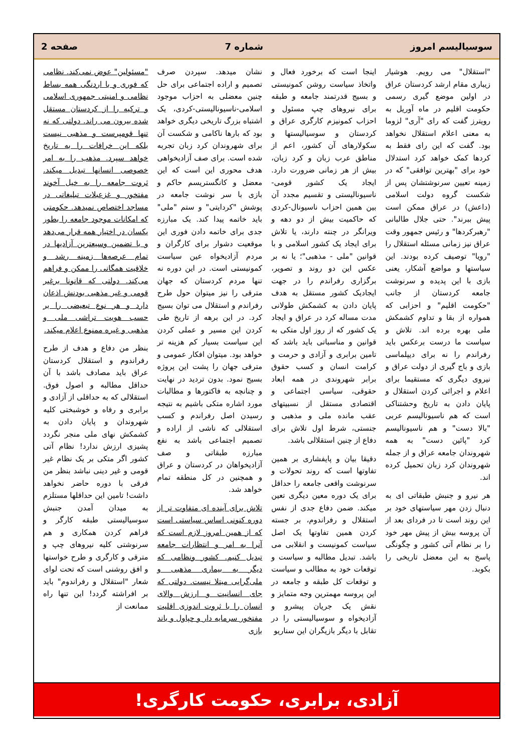سوسیالیسم امروز شماره 7 صفحه 2
"استقلال" می رویم. هوشیار زیباری مقام ارشد کردستان عراق در اولین موضع گیری رسمی حکومت اقلیم در ماه آوریل به رویترز گفت که رای "آری" لزوما به معنی اعلام استقلال نخواهد بود. گفت که این رای فقط به کردها کمک خواهد کرد استدلال خود برای "بهترین توافقی" که در زمینه تعیین سرنوشتشان پس از شکست گروه دولت اسلامی (داعش) در عراق ممکن است پیش ببرند". حتی جلال طالبانی "رهبرکردها" و رئیس جمهور وقت عراق نیز زمانی مسئله استقلال را "رویا" توصیف کرده بودند. این سیاستها و مواضع آشکار، یعنی بازی با این پدیده و سرنوشت جامعه کردستان از جانب "حکومت اقلیم" و احزابی که همواره از بقا و تداوم کشمکش ملی بهره برده اند. تلاش و سیاست ما درست برعکس باید رفراندم را نه برای دیپلماسی بازی و باج گیری از دولت عراق و نیروی دیگری که مستقیما برای اعلام و اجرائی کردن استقلال و پایان دادن به تاریخ وحشتناکی است که هم ناسیونالیسم عربی "بالا دست" و هم ناسیونالیسم کرد "پائین دست" به همه شهروندان جامعه عراق و از جمله شهروندان کرد زبان تحمیل کرده اند.
هر نیرو و جنبش طبقاتی ای به دنبال زدن مهر سیاستهای خود بر این روند است تا در فردای بعد از آن پروسه بیش از پیش مهر خود را بر نظام آتی کشور و چگونگی پاسخ به این معضل تاریخی را بکوبد.
اینجا است که برخورد فعال و واتخاذ سیاست روشن کمونیستی و بسیج قدرتمند جامعه و طبقه برای نیروهای چپ مسئول و احزاب کمونیزم کارگری عراق و کردستان و سوسیالیستها و سکولارهای آن کشور، اعم از مناطق عرب زبان و کرد زبان، بیش از هر زمانی ضرورت دارد. ایجاد یک کشور قومی-ناسیونالیستی و تقسیم مجدد آن بین همین احزاب ناسیونال-کردی که حاکمیت بیش از دو دهه و ویرانگر در چنته دارند، یا تلاش برای ایجاد یک کشور اسلامی و با قوانین "ملی - مذهبی"؛ یا نه بر عکس این دو روند و تصویر، برگزاری رفراندم را در جهت ایجادیک کشور مستقل به هدف پایان دادن به کشمکش طولانی مدت مساله کرد در عراق و ایجاد یک کشور که از روز اول متکی به قوانین و مناسباتی باید باشد که تامین برابری و آزادی و حرمت و کرامت انسان و کسب حقوق برابر شهروندی در همه ابعاد حقوقی، سیاسی اجتماعی و اقتصادی مستقل از نسبیتهای عقب مانده ملی و مذهبی و جنستی، شرط اول تلاش برای دفاع از چنین استقلالی باشد.
دقیقا بیان و پایفشاری بر همین تفاوتها است که روند تحولات و سرنوشت واقعی جامعه را حداقل برای یک دوره معین دیگری تعین میکند. ضمن دفاع جدی از نفس استقلال و رفراندوم، بر جسته کردن همین تفاوتها یک اصل سیاست کمونیست و انقلابی می باشد. تبدیل مطالبه و سیاست و توقعات خود به مطالب و سیاست و توقعات کل طبقه و جامعه در این پروسه مهمترین وجه متمایز و نقش یک جریان پیشرو و آزادیخواه و سوسیالیستی را در تقابل با دیگر بازیگران این سناریو
نشان میدهد. سپردن صرف تصمیم و اراده اجتماعی برای حل چنین معضلی به احزاب موجود اسلامی-ناسیونالیستی-کردی، یک اشتباه بزرگ تاریخی دیگری خواهد بود که بارها ناکامی و شکست آن برای شهروندان کرد زبان تجربه شده است. برای صف آزادیخواهی هدف محوری این است که این معضل و کانگستریسم حاکم و بازی با سر نوشت جامعه در پوشش "کردایتی" و ستم "ملی" باید خاتمه پیدا کند. یک مبارزه جدی برای خاتمه دادن فوری این موقعیت دشوار برای کارگران و مردم آزادیخواه عین سیاست کمونیستی است. در این دوره نه تنها مردم کردستان که جهان مترقی را نیز میتوان حول طرح رفراندم و استقلال می توان بسیج کرد. در این برهه از تاریخ طی کردن این مسیر و عملی کردن این سیاست بسیار کم هزینه تر خواهد بود. میتوان افکار عمومی و مترقی جهان را پشت این پروژه بسیج نمود. بدون تردید در نهایت و چنانچه به فاکتورها و مطالبات مورد اشاره متکی باشیم به نتیجه رسیدن اصل رفراندم و کسب استقلالی که ناشی از اراده و تصمیم اجتماعی باشد به نفع مبارزه طبقاتی و صف آزادیخواهان در کردستان و عراق و همچنین در کل منطقه تمام خواهد شد.
تلاش برای آینده ای متفاوت تر از دوره کنونی اساس سیاستی است که از همین امروز لازم است که آنرا به امر و انتظارات جامعه تبدیل کنیم. کشور ونظامی که دیگر به بیماری مذهبی و ملی‌گرایی مبتلا نیست. دولتی که جای انسانیت و ارزش والای انسان را با ثروت اندوزی اقلیت مفتخور سرمایه دار و چپاول و باند بازی
"مسئولین" عوض نمی‌کند. نظامی که فوری و با اردنگی همه بساط نظامی و امنیتی جمهوری اسلامی و ترکیه را از کردستان مستقل شده بیرون می راند. دولتی که نه تنها قومپرست و مذهبی نیست بلکه این خرافات را به تاریخ خواهد سپرد. مذهب را به امر خصوصی انسانها تبدیل میکند. ثروت جامعه را به خیل آخوند مفتخور و غزعبلات تبلیغاتی در مساجد اختصاص نمیدهد. حکومتی که امکانات موجود جامعه را بطور یکسان در اختیار همه قرار می‌دهد و با تضمین وسیعترین آزادیها در تمام عرصه‌ها زمینه رشد و خلاقیت همگانی را ممکن و فراهم می‌کند. دولتی که قانونا برغیر قومی و غیر مذهبی بودنش اذعان دارد و هر نوع تبعیضی را بر حسب هویت تراشی ملی و مذهبی و غیره ممنوع اعلام میکند.
بنظر من دفاع و هدف از طرح رفراندوم و استقلال کردستان عراق باید مصادف باشد با آن حداقل مطالبه و اصول فوق. استقلالی که به حداقلی از آزادی و برابری و رفاه و خوشبختی کلیه شهروندان و پایان دادن به کشمکش نهای ملی منجر نگردد پشیزی ارزش ندارد! نظام آتی کشور اگر متکی بر یک نظام غیر قومی و غیر دینی نباشد بنظر من فرقی با دوره حاضر نخواهد داشت! تامین این حداقلها مستلزم به میدان آمدن جنبش سوسیالیستی طبقه کارگر و فراهم کردن همکاری و هم سرنوشتی کلیه نیروهای چپ و مترقی و کارگری و طرح خواستها و افق روشنی است که تحت لوای شعار "استقلال و رفراندوم" باید بر افراشته گردد! این تنها راه ممانعت از
آزادی، برابری، حکومت کارگری!